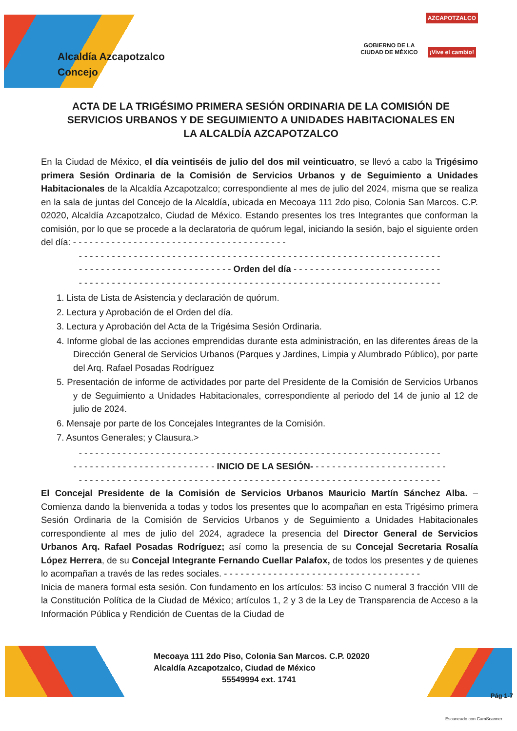GOBIERNO DE LA
CIUDAD DE MÉXICO
AZCAPOTZALCO
¡Vive el cambio!
Alcaldía Azcapotzalco
Concejo
ACTA DE LA TRIGÉSIMO PRIMERA SESIÓN ORDINARIA DE LA COMISIÓN DE SERVICIOS URBANOS Y DE SEGUIMIENTO A UNIDADES HABITACIONALES EN LA ALCALDÍA AZCAPOTZALCO
En la Ciudad de México, el día veintiséis de julio del dos mil veinticuatro, se llevó a cabo la Trigésimo primera Sesión Ordinaria de la Comisión de Servicios Urbanos y de Seguimiento a Unidades Habitacionales de la Alcaldía Azcapotzalco; correspondiente al mes de julio del 2024, misma que se realiza en la sala de juntas del Concejo de la Alcaldía, ubicada en Mecoaya 111 2do piso, Colonia San Marcos. C.P. 02020, Alcaldía Azcapotzalco, Ciudad de México. Estando presentes los tres Integrantes que conforman la comisión, por lo que se procede a la declaratoria de quórum legal, iniciando la sesión, bajo el siguiente orden del día: - - - - - - - - - - - - - - - - - - - - - - - - - - - - - - - - - - - - - - -
- - - - - - - - - - - - - - - - - - - - - - - - - - - - - - - - - - - - - - - - - - - - - - - - - - - - - - - - - - - - - - - - - -
- - - - - - - - - - - - - - - - - - - - - - - - - - - - Orden del día - - - - - - - - - - - - - - - - - - - - - - - - - - -
- - - - - - - - - - - - - - - - - - - - - - - - - - - - - - - - - - - - - - - - - - - - - - - - - - - - - - - - - - - - - - - - - -
1. Lista de Lista de Asistencia y declaración de quórum.
2. Lectura y Aprobación de el Orden del día.
3. Lectura y Aprobación del Acta de la Trigésima Sesión Ordinaria.
4. Informe global de las acciones emprendidas durante esta administración, en las diferentes áreas de la Dirección General de Servicios Urbanos (Parques y Jardines, Limpia y Alumbrado Público), por parte del Arq. Rafael Posadas Rodríguez
5. Presentación de informe de actividades por parte del Presidente de la Comisión de Servicios Urbanos y de Seguimiento a Unidades Habitacionales, correspondiente al periodo del 14 de junio al 12 de julio de 2024.
6. Mensaje por parte de los Concejales Integrantes de la Comisión.
7. Asuntos Generales; y Clausura.>
- - - - - - - - - - - - - - - - - - - - - - - - - - - - - - - - - - - - - - - - - - - - - - - - - - - - - - - - - - - - - - - - - -
- - - - - - - - - - - - - - - - - - - - - - - - - - INICIO DE LA SESIÓN- - - - - - - - - - - - - - - - - - - - - - - - -
- - - - - - - - - - - - - - - - - - - - - - - - - - - - - - - - - - - - - - - - - - - - - - - - - - - - - - - - - - - - - - - - - -
El Concejal Presidente de la Comisión de Servicios Urbanos Mauricio Martín Sánchez Alba. – Comienza dando la bienvenida a todas y todos los presentes que lo acompañan en esta Trigésimo primera Sesión Ordinaria de la Comisión de Servicios Urbanos y de Seguimiento a Unidades Habitacionales correspondiente al mes de julio del 2024, agradece la presencia del Director General de Servicios Urbanos Arq. Rafael Posadas Rodríguez; así como la presencia de su Concejal Secretaria Rosalía López Herrera, de su Concejal Integrante Fernando Cuellar Palafox, de todos los presentes y de quienes lo acompañan a través de las redes sociales. - - - - - - - - - - - - - - - - - - - - - - - - - - - - - - - - - - - -
Inicia de manera formal esta sesión. Con fundamento en los artículos: 53 inciso C numeral 3 fracción VIII de la Constitución Política de la Ciudad de México; artículos 1, 2 y 3 de la Ley de Transparencia de Acceso a la Información Pública y Rendición de Cuentas de la Ciudad de
Mecoaya 111 2do Piso, Colonia San Marcos. C.P. 02020
Alcaldía Azcapotzalco, Ciudad de México
55549994 ext. 1741
Pág 1-7
Escaneado con CamScanner